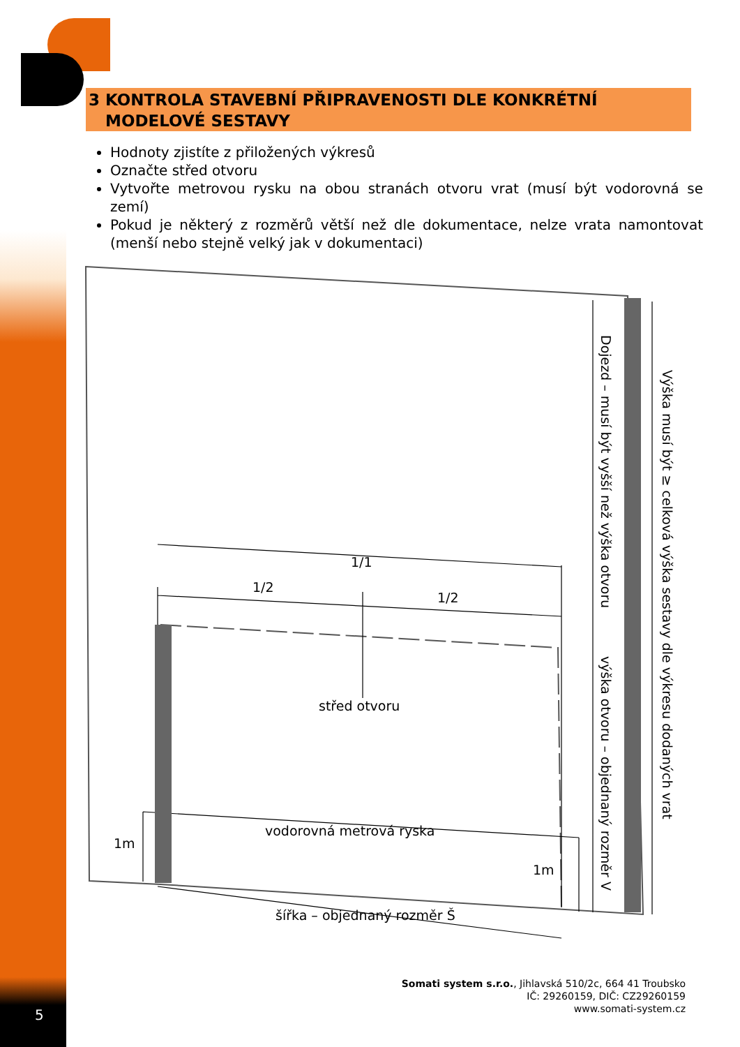3 KONTROLA STAVEBNÍ PŘIPRAVENOSTI DLE KONKRÉTNÍ
MODELOVÉ SESTAVY
Hodnoty zjistíte z přiložených výkresů
Označte střed otvoru
Vytvořte metrovou rysku na obou stranách otvoru vrat (musí být vodorovná se zemí)
Pokud je některý z rozměrů větší než dle dokumentace, nelze vrata namontovat (menší nebo stejně velký jak v dokumentaci)
1/1
1/2
1/2
střed otvoru
vodorovná metrová ryska
1m
1m
šířka – objednaný rozměr Š
Dojezd – musí být vyšší než výška otvoru
výška otvoru – objednaný rozměr V
Výška musí být ≥ celková výška sestavy dle výkresu dodaných vrat
5
Somati system s.r.o., Jihlavská 510/2c, 664 41 Troubsko
IČ: 29260159, DIČ: CZ29260159
www.somati-system.cz